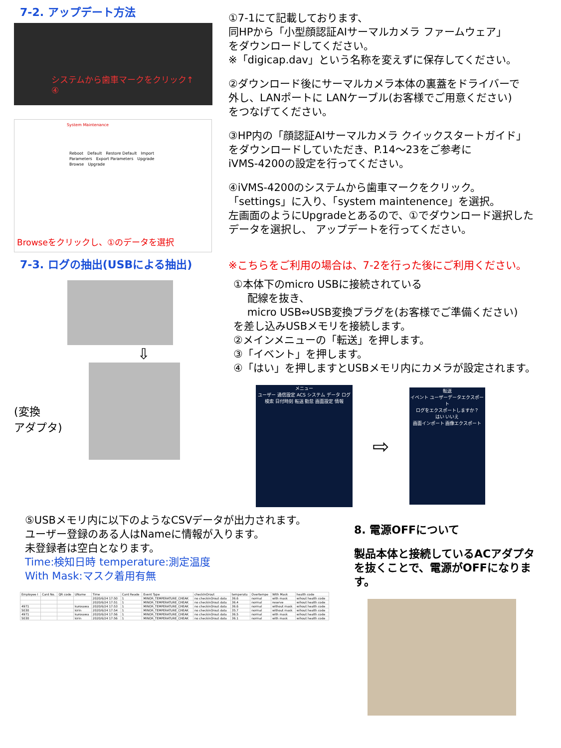7-2. アップデート方法
システムから歯車マークをクリック↑
④
System Maintenance
Reboot　Default　Restore Default　Import Parameters　Export Parameters　Upgrade　Browse　Upgrade
Browseをクリックし、①のデータを選択
①7-1にて記載しております、
同HPから「小型顔認証AIサーマルカメラ ファームウェア」
をダウンロードしてください。
※「digicap.dav」という名称を変えずに保存してください。
②ダウンロード後にサーマルカメラ本体の裏蓋をドライバーで
外し、LANポートに LANケーブル(お客様でご用意ください)
をつなげてください。
③HP内の「顔認証AIサーマルカメラ クイックスタートガイド」
をダウンロードしていただき、P.14～23をご参考に
iVMS-4200の設定を行ってください。
④iVMS-4200のシステムから歯車マークをクリック。
「settings」に入り、「system maintenence」を選択。
左画面のようにUpgradeとあるので、①でダウンロード選択した
データを選択し、 アップデートを行ってください。
7-3. ログの抽出(USBによる抽出)
⇩
(変換
アダプタ)
※こちらをご利用の場合は、7-2を行った後にご利用ください。
①本体下のmicro USBに接続されている
　 配線を抜き、
　 micro USB⇔USB変換プラグを(お客様でご準備ください)
を差し込みUSBメモリを接続します。
②メインメニューの「転送」を押します。
③「イベント」を押します。
④「はい」を押しますとUSBメモリ内にカメラが設定されます。
メニュー
ユーザー 通信設定 ACS システム データ ログ検索 日付時刻 転送 勤怠 画面設定 情報
⇨
転送
イベント ユーザーデータエクスポート
ログをエクスポートしますか？
はい いいえ
画面インポート 画像エクスポート
⑤USBメモリ内に以下のようなCSVデータが出力されます。
ユーザー登録のある人はNameに情報が入ります。
未登録者は空白となります。
Time:検知日時 temperature:測定温度
With Mask:マスク着用有無
| Employee I | Card No. | QR code | UName | Time | Card Reade | Event Type | checkInOrout | temperatu | Overtempe | With Mask | health code |
| --- | --- | --- | --- | --- | --- | --- | --- | --- | --- | --- | --- |
| | | | | 2020/6/24 17:50 | 1 | MINOR_TEMPERATURE_CHEAK | no checkinOrout data | 36.6 | normal | with mask | wihout health code |
| | | | | 2020/6/24 17:51 | 1 | MINOR_TEMPERATURE_CHEAK | no checkinOrout data | 36.4 | normal | reserve | wihout health code |
| 4971 | | | kurosawa | 2020/6/24 17:53 | 1 | MINOR_TEMPERATURE_CHEAK | no checkinOrout data | 36.6 | normal | without mask | wihout health code |
| 5030 | | | kirin | 2020/6/24 17:54 | 1 | MINOR_TEMPERATURE_CHEAK | no checkinOrout data | 35.7 | normal | without mask | wihout health code |
| 4971 | | | kurosawa | 2020/6/24 17:56 | 1 | MINOR_TEMPERATURE_CHEAK | no checkinOrout data | 36.5 | normal | with mask | wihout health code |
| 5030 | | | kirin | 2020/6/24 17:56 | 1 | MINOR_TEMPERATURE_CHEAK | no checkinOrout data | 36.1 | normal | with mask | wihout health code |
8. 電源OFFについて
製品本体と接続しているACアダプタ
を抜くことで、電源がOFFになりま
す。